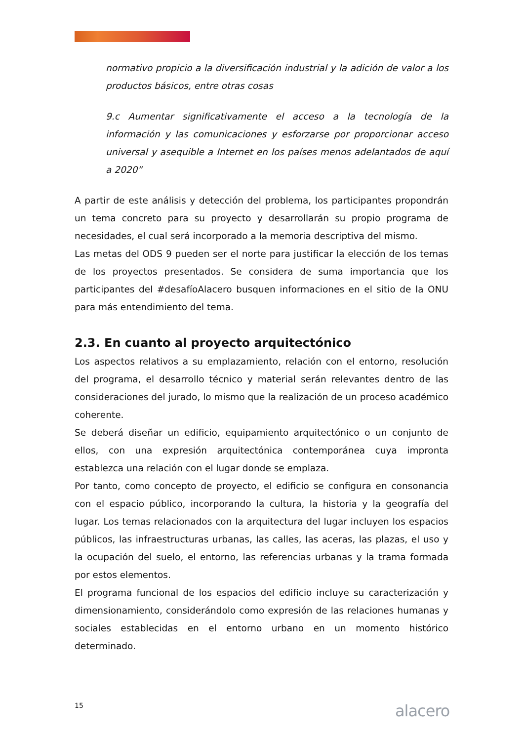normativo propicio a la diversificación industrial y la adición de valor a los productos básicos, entre otras cosas
9.c Aumentar significativamente el acceso a la tecnología de la información y las comunicaciones y esforzarse por proporcionar acceso universal y asequible a Internet en los países menos adelantados de aquí a 2020”
A partir de este análisis y detección del problema, los participantes propondrán un tema concreto para su proyecto y desarrollarán su propio programa de necesidades, el cual será incorporado a la memoria descriptiva del mismo.
Las metas del ODS 9 pueden ser el norte para justificar la elección de los temas de los proyectos presentados. Se considera de suma importancia que los participantes del #desafíoAlacero busquen informaciones en el sitio de la ONU para más entendimiento del tema.
2.3. En cuanto al proyecto arquitectónico
Los aspectos relativos a su emplazamiento, relación con el entorno, resolución del programa, el desarrollo técnico y material serán relevantes dentro de las consideraciones del jurado, lo mismo que la realización de un proceso académico coherente.
Se deberá diseñar un edificio, equipamiento arquitectónico o un conjunto de ellos, con una expresión arquitectónica contemporánea cuya impronta establezca una relación con el lugar donde se emplaza.
Por tanto, como concepto de proyecto, el edificio se configura en consonancia con el espacio público, incorporando la cultura, la historia y la geografía del lugar. Los temas relacionados con la arquitectura del lugar incluyen los espacios públicos, las infraestructuras urbanas, las calles, las aceras, las plazas, el uso y la ocupación del suelo, el entorno, las referencias urbanas y la trama formada por estos elementos.
El programa funcional de los espacios del edificio incluye su caracterización y dimensionamiento, considerándolo como expresión de las relaciones humanas y sociales establecidas en el entorno urbano en un momento histórico determinado.
15 alacero